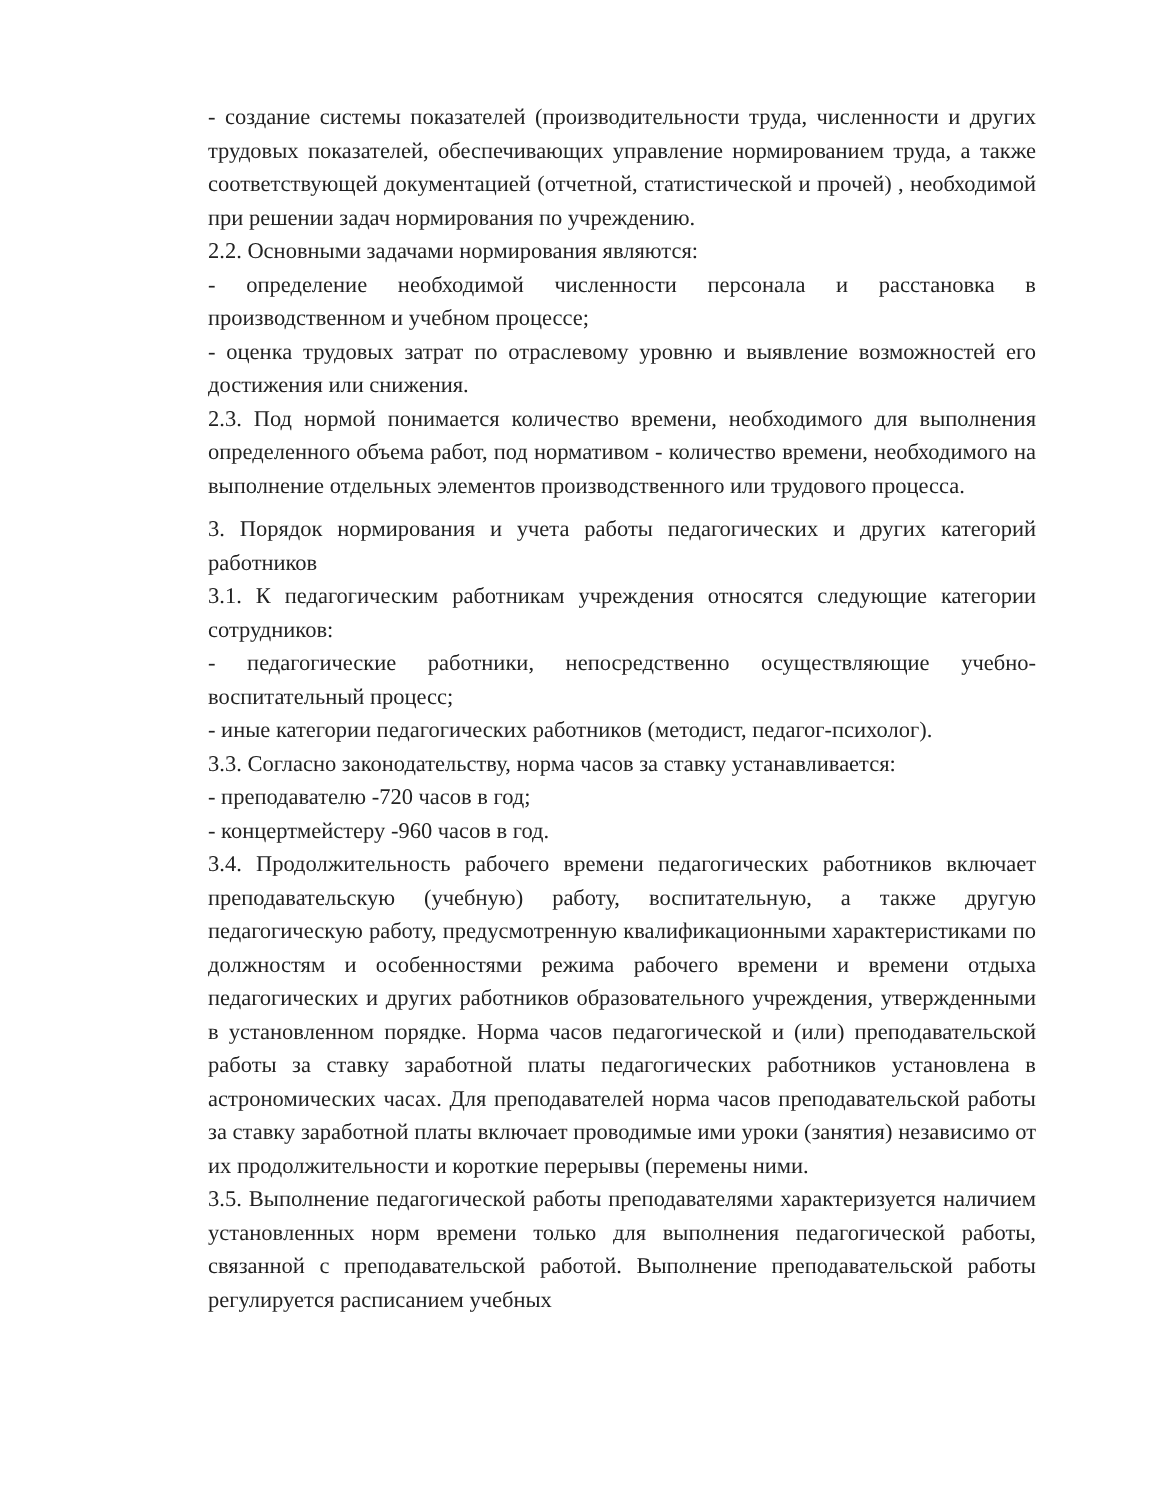- создание системы показателей (производительности труда, численности и других трудовых показателей, обеспечивающих управление нормированием труда, а также соответствующей документацией (отчетной, статистической и прочей) , необходимой при решении задач нормирования по учреждению.
2.2. Основными задачами нормирования являются:
- определение необходимой численности персонала и расстановка в производственном и учебном процессе;
- оценка трудовых затрат по отраслевому уровню и выявление возможностей его достижения или снижения.
2.3. Под нормой понимается количество времени, необходимого для выполнения определенного объема работ, под нормативом - количество времени, необходимого на выполнение отдельных элементов производственного или трудового процесса.
3. Порядок нормирования и учета работы педагогических и других категорий работников
3.1. К педагогическим работникам учреждения относятся следующие категории сотрудников:
- педагогические работники, непосредственно осуществляющие учебно-воспитательный процесс;
- иные категории педагогических работников (методист, педагог-психолог).
3.3. Согласно законодательству, норма часов за ставку устанавливается:
- преподавателю -720 часов в год;
- концертмейстеру -960 часов в год.
3.4. Продолжительность рабочего времени педагогических работников включает преподавательскую (учебную) работу, воспитательную, а также другую педагогическую работу, предусмотренную квалификационными характеристиками по должностям и особенностями режима рабочего времени и времени отдыха педагогических и других работников образовательного учреждения, утвержденными в установленном порядке. Норма часов педагогической и (или) преподавательской работы за ставку заработной платы педагогических работников установлена в астрономических часах. Для преподавателей норма часов преподавательской работы за ставку заработной платы включает проводимые ими уроки (занятия) независимо от их продолжительности и короткие перерывы (перемены ними.
3.5. Выполнение педагогической работы преподавателями характеризуется наличием установленных норм времени только для выполнения педагогической работы, связанной с преподавательской работой. Выполнение преподавательской работы регулируется расписанием учебных